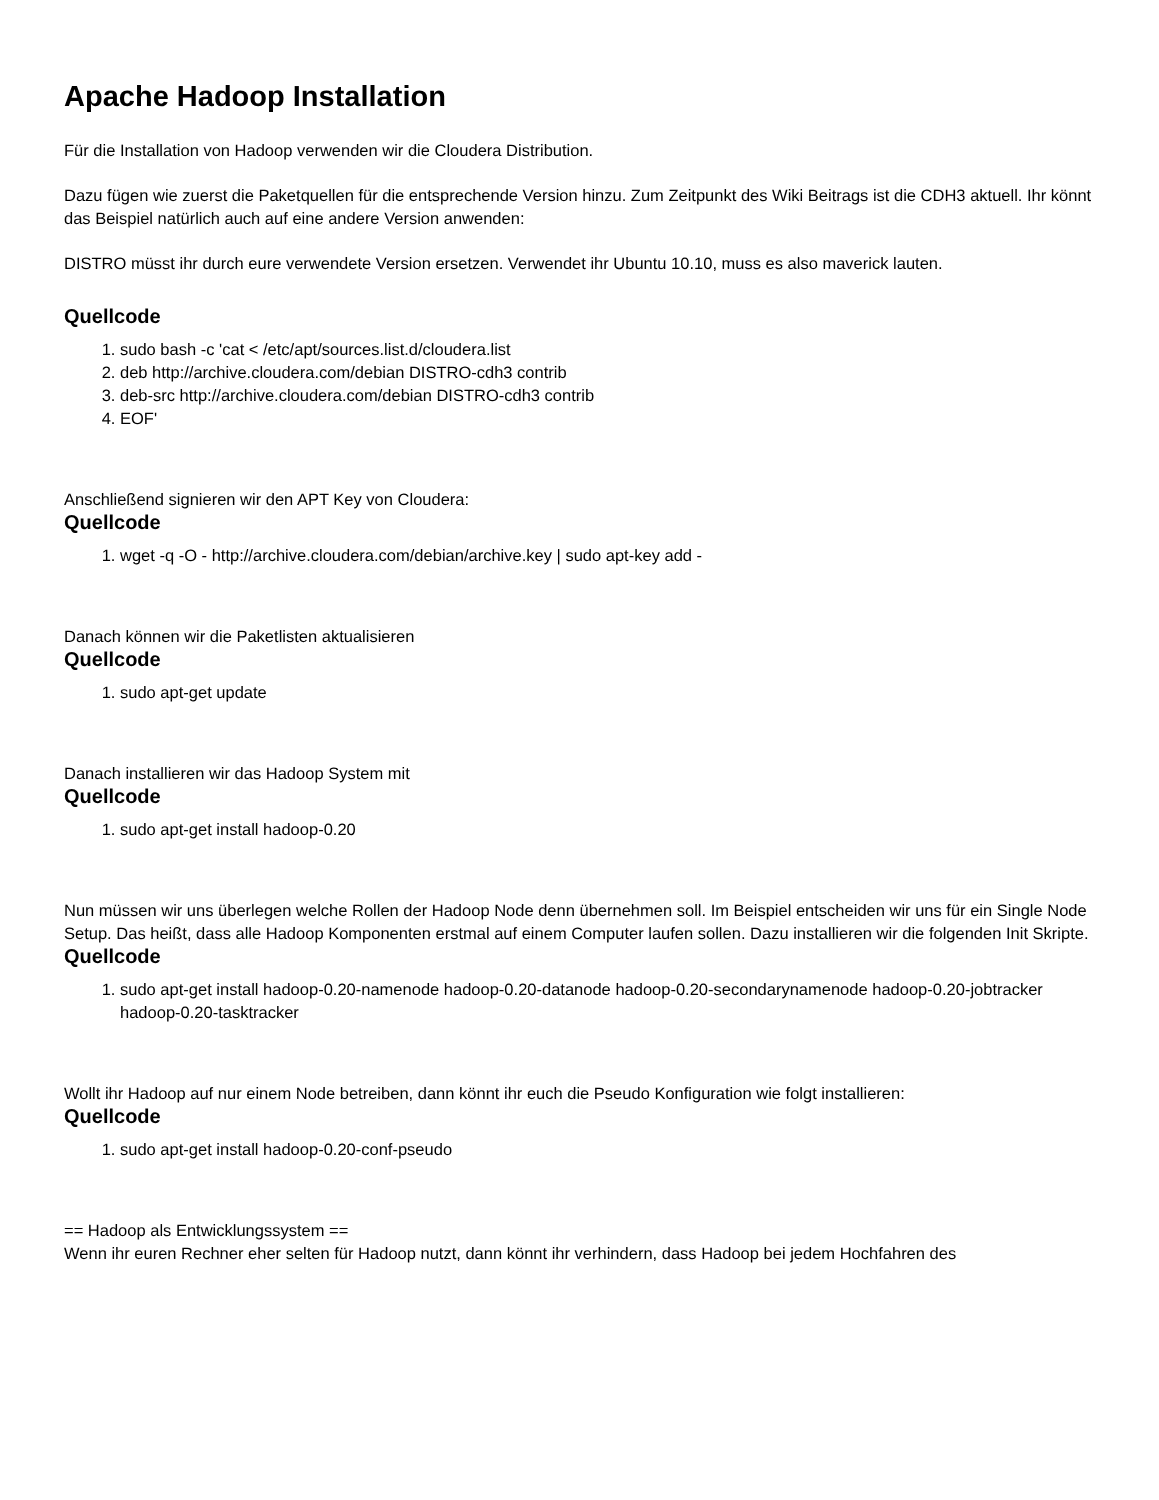Apache Hadoop Installation
Für die Installation von Hadoop verwenden wir die Cloudera Distribution.
Dazu fügen wie zuerst die Paketquellen für die entsprechende Version hinzu. Zum Zeitpunkt des Wiki Beitrags ist die CDH3 aktuell. Ihr könnt das Beispiel natürlich auch auf eine andere Version anwenden:
DISTRO müsst ihr durch eure verwendete Version ersetzen. Verwendet ihr Ubuntu 10.10, muss es also maverick lauten.
Quellcode
1. sudo bash -c 'cat < /etc/apt/sources.list.d/cloudera.list
2. deb http://archive.cloudera.com/debian DISTRO-cdh3 contrib
3. deb-src http://archive.cloudera.com/debian DISTRO-cdh3 contrib
4. EOF'
Anschließend signieren wir den APT Key von Cloudera:
Quellcode
1. wget -q -O - http://archive.cloudera.com/debian/archive.key | sudo apt-key add -
Danach können wir die Paketlisten aktualisieren
Quellcode
1. sudo apt-get update
Danach installieren wir das Hadoop System mit
Quellcode
1. sudo apt-get install hadoop-0.20
Nun müssen wir uns überlegen welche Rollen der Hadoop Node denn übernehmen soll. Im Beispiel entscheiden wir uns für ein Single Node Setup. Das heißt, dass alle Hadoop Komponenten erstmal auf einem Computer laufen sollen. Dazu installieren wir die folgenden Init Skripte.
Quellcode
1. sudo apt-get install hadoop-0.20-namenode hadoop-0.20-datanode hadoop-0.20-secondarynamenode hadoop-0.20-jobtracker hadoop-0.20-tasktracker
Wollt ihr Hadoop auf nur einem Node betreiben, dann könnt ihr euch die Pseudo Konfiguration wie folgt installieren:
Quellcode
1. sudo apt-get install hadoop-0.20-conf-pseudo
== Hadoop als Entwicklungssystem ==
Wenn ihr euren Rechner eher selten für Hadoop nutzt, dann könnt ihr verhindern, dass Hadoop bei jedem Hochfahren des